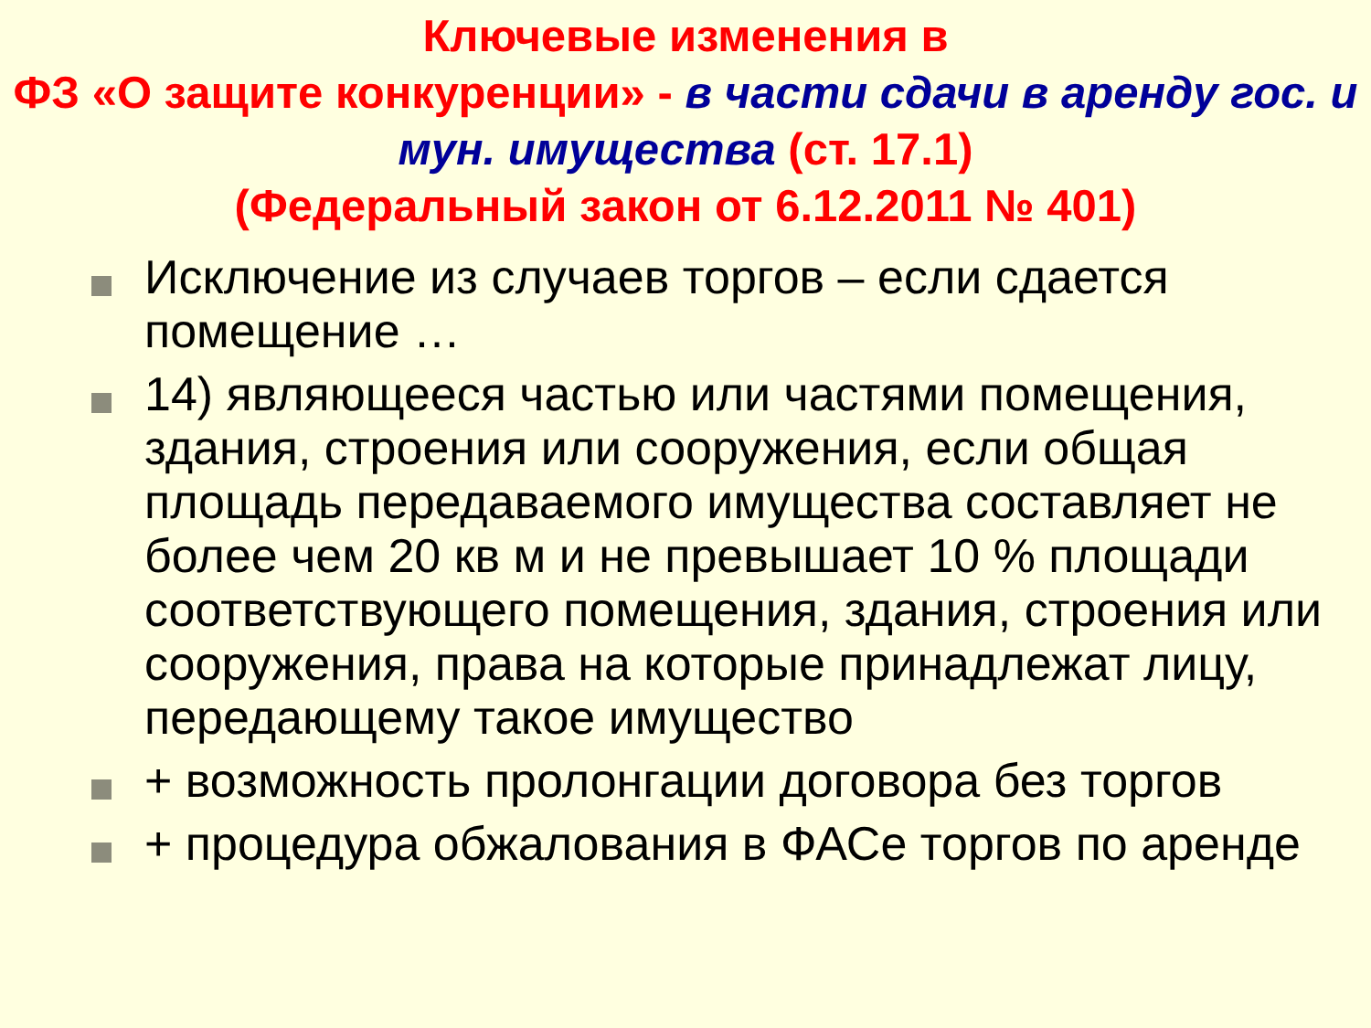Ключевые изменения в
ФЗ «О защите конкуренции» - в части сдачи в аренду гос. и мун. имущества (ст. 17.1)
(Федеральный закон от 6.12.2011 № 401)
Исключение из случаев торгов – если сдается помещение …
14) являющееся частью или частями помещения, здания, строения или сооружения, если общая площадь передаваемого имущества составляет не более чем 20 кв м и не превышает 10 % площади соответствующего помещения, здания, строения или сооружения, права на которые принадлежат лицу, передающему такое имущество
+ возможность пролонгации договора без торгов
+ процедура обжалования в ФАСе торгов по аренде